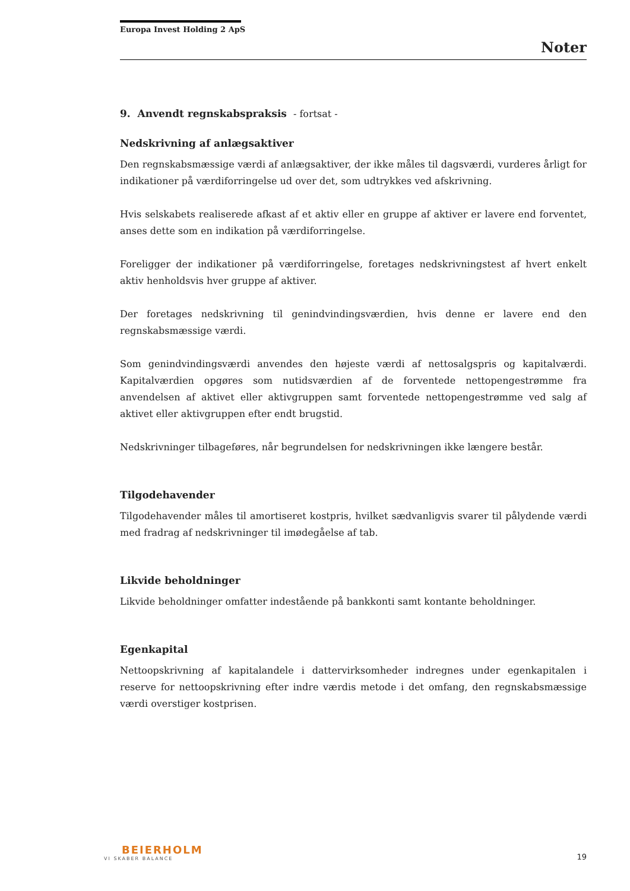Europa Invest Holding 2 ApS
Noter
9. Anvendt regnskabspraksis - fortsat -
Nedskrivning af anlægsaktiver
Den regnskabsmæssige værdi af anlægsaktiver, der ikke måles til dagsværdi, vurderes årligt for indikationer på værdiforringelse ud over det, som udtrykkes ved afskrivning.
Hvis selskabets realiserede afkast af et aktiv eller en gruppe af aktiver er lavere end forventet, anses dette som en indikation på værdiforringelse.
Foreligger der indikationer på værdiforringelse, foretages nedskrivningstest af hvert enkelt aktiv henholdsvis hver gruppe af aktiver.
Der foretages nedskrivning til genindvindingsværdien, hvis denne er lavere end den regnskabsmæssige værdi.
Som genindvindingsværdi anvendes den højeste værdi af nettosalgspris og kapitalværdi. Kapitalværdien opgøres som nutidsværdien af de forventede nettopengestrømme fra anvendelsen af aktivet eller aktivgruppen samt forventede nettopengestrømme ved salg af aktivet eller aktivgruppen efter endt brugstid.
Nedskrivninger tilbageføres, når begrundelsen for nedskrivningen ikke længere består.
Tilgodehavender
Tilgodehavender måles til amortiseret kostpris, hvilket sædvanligvis svarer til pålydende værdi med fradrag af nedskrivninger til imødegåelse af tab.
Likvide beholdninger
Likvide beholdninger omfatter indestående på bankkonti samt kontante beholdninger.
Egenkapital
Nettoopskrivning af kapitalandele i dattervirksomheder indregnes under egenkapitalen i reserve for nettoopskrivning efter indre værdis metode i det omfang, den regnskabsmæssige værdi overstiger kostprisen.
BEIERHOLM
VI SKABER BALANCE
19